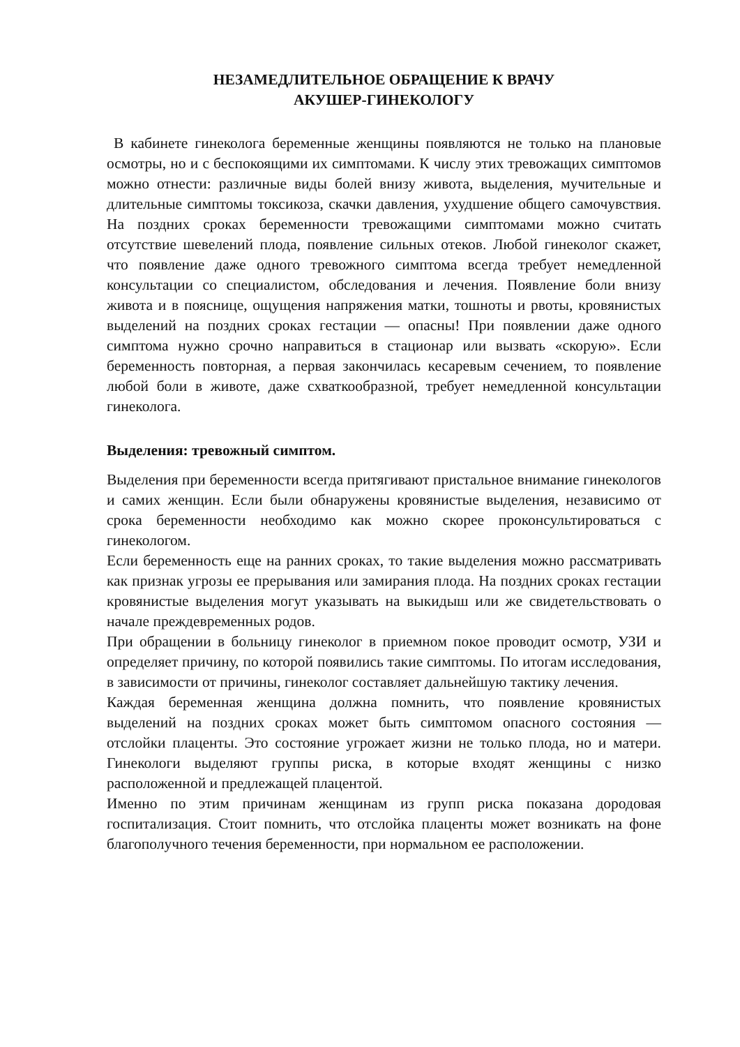НЕЗАМЕДЛИТЕЛЬНОЕ ОБРАЩЕНИЕ К ВРАЧУ
АКУШЕР-ГИНЕКОЛОГУ
В кабинете гинеколога беременные женщины появляются не только на плановые осмотры, но и с беспокоящими их симптомами. К числу этих тревожащих симптомов можно отнести: различные виды болей внизу живота, выделения, мучительные и длительные симптомы токсикоза, скачки давления, ухудшение общего самочувствия. На поздних сроках беременности тревожащими симптомами можно считать отсутствие шевелений плода, появление сильных отеков. Любой гинеколог скажет, что появление даже одного тревожного симптома всегда требует немедленной консультации со специалистом, обследования и лечения. Появление боли внизу живота и в пояснице, ощущения напряжения матки, тошноты и рвоты, кровянистых выделений на поздних сроках гестации — опасны! При появлении даже одного симптома нужно срочно направиться в стационар или вызвать «скорую». Если беременность повторная, а первая закончилась кесаревым сечением, то появление любой боли в животе, даже схваткообразной, требует немедленной консультации гинеколога.
Выделения: тревожный симптом.
Выделения при беременности всегда притягивают пристальное внимание гинекологов и самих женщин. Если были обнаружены кровянистые выделения, независимо от срока беременности необходимо как можно скорее проконсультироваться с гинекологом.
Если беременность еще на ранних сроках, то такие выделения можно рассматривать как признак угрозы ее прерывания или замирания плода. На поздних сроках гестации кровянистые выделения могут указывать на выкидыш или же свидетельствовать о начале преждевременных родов.
При обращении в больницу гинеколог в приемном покое проводит осмотр, УЗИ и определяет причину, по которой появились такие симптомы. По итогам исследования, в зависимости от причины, гинеколог составляет дальнейшую тактику лечения.
Каждая беременная женщина должна помнить, что появление кровянистых выделений на поздних сроках может быть симптомом опасного состояния — отслойки плаценты. Это состояние угрожает жизни не только плода, но и матери. Гинекологи выделяют группы риска, в которые входят женщины с низко расположенной и предлежащей плацентой.
Именно по этим причинам женщинам из групп риска показана дородовая госпитализация. Стоит помнить, что отслойка плаценты может возникать на фоне благополучного течения беременности, при нормальном ее расположении.